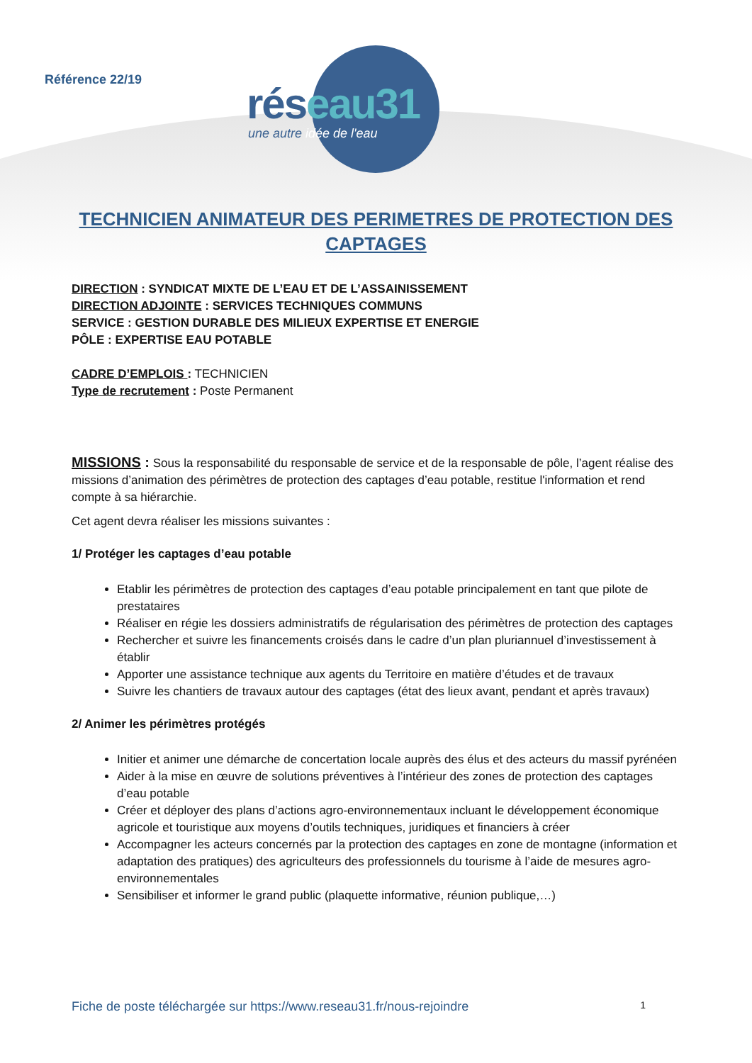Référence 22/19 réseau31
une autre idée de l'eau
TECHNICIEN ANIMATEUR DES PERIMETRES DE PROTECTION DES
CAPTAGES
DIRECTION : SYNDICAT MIXTE DE L’EAU ET DE L’ASSAINISSEMENT
DIRECTION ADJOINTE : SERVICES TECHNIQUES COMMUNS
SERVICE : GESTION DURABLE DES MILIEUX EXPERTISE ET ENERGIE
PÔLE : EXPERTISE EAU POTABLE
CADRE D’EMPLOIS : TECHNICIEN
Type de recrutement : Poste Permanent
MISSIONS : Sous la responsabilité du responsable de service et de la responsable de pôle, l’agent réalise des missions d’animation des périmètres de protection des captages d’eau potable, restitue l'information et rend compte à sa hiérarchie.
Cet agent devra réaliser les missions suivantes :
1/ Protéger les captages d’eau potable
Etablir les périmètres de protection des captages d’eau potable principalement en tant que pilote de prestataires
Réaliser en régie les dossiers administratifs de régularisation des périmètres de protection des captages
Rechercher et suivre les financements croisés dans le cadre d’un plan pluriannuel d’investissement à établir
Apporter une assistance technique aux agents du Territoire en matière d’études et de travaux
Suivre les chantiers de travaux autour des captages (état des lieux avant, pendant et après travaux)
2/ Animer les périmètres protégés
Initier et animer une démarche de concertation locale auprès des élus et des acteurs du massif pyrénéen
Aider à la mise en œuvre de solutions préventives à l’intérieur des zones de protection des captages d’eau potable
Créer et déployer des plans d’actions agro-environnementaux incluant le développement économique agricole et touristique aux moyens d’outils techniques, juridiques et financiers à créer
Accompagner les acteurs concernés par la protection des captages en zone de montagne (information et adaptation des pratiques) des agriculteurs des professionnels du tourisme à l’aide de mesures agro-environnementales
Sensibiliser et informer le grand public (plaquette informative, réunion publique,…)
Fiche de poste téléchargée sur https://www.reseau31.fr/nous-rejoindre 1